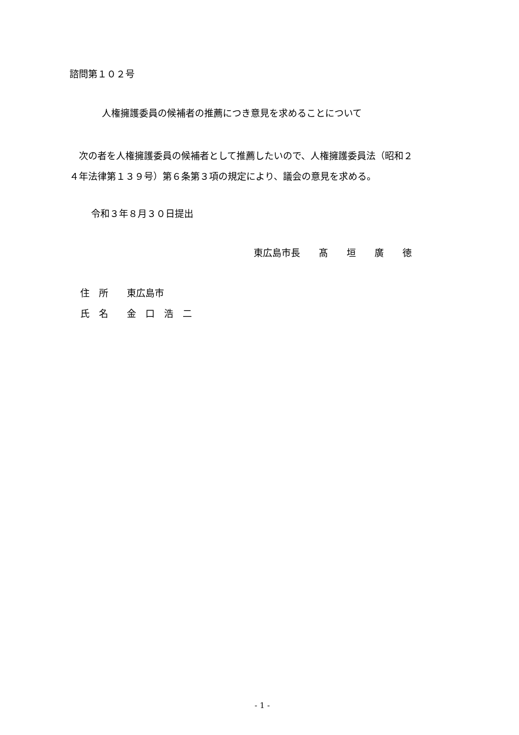諮問第１０２号
人権擁護委員の候補者の推薦につき意見を求めることについて
　次の者を人権擁護委員の候補者として推薦したいので、人権擁護委員法（昭和２ ４年法律第１３９号）第６条第３項の規定により、議会の意見を求める。
令和３年８月３０日提出
東広島市長　　髙　　垣　　廣　　徳
住　所　　東広島市
氏　名　　金　口　浩　二
- 1 -